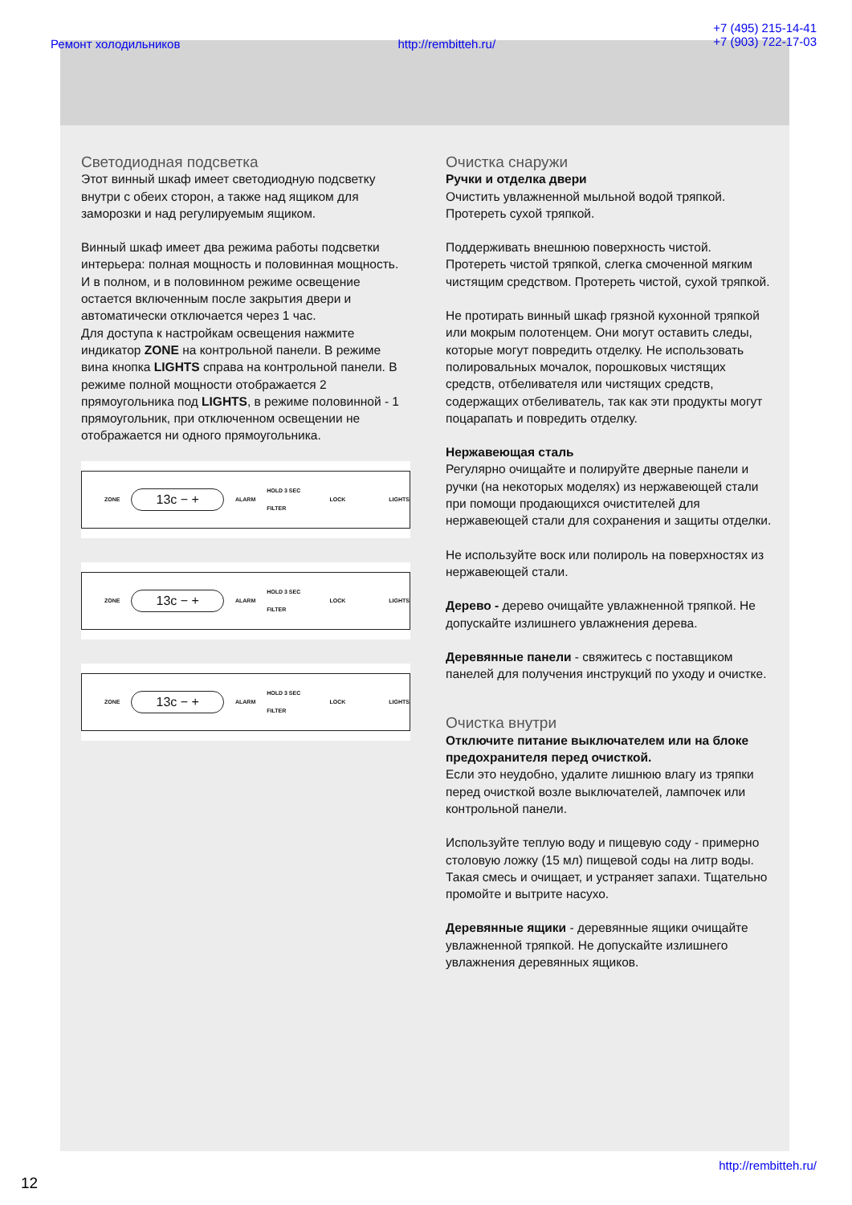Ремонт холодильников http://rembitteh.ru/ +7 (495) 215-14-41
+7 (903) 722-17-03
Светодиодная подсветка
Этот винный шкаф имеет светодиодную подсветку внутри с обеих сторон, а также над ящиком для заморозки и над регулируемым ящиком.
Винный шкаф имеет два режима работы подсветки интерьера: полная мощность и половинная мощность.
И в полном, и в половинном режиме освещение остается включенным после закрытия двери и автоматически отключается через 1 час.
Для доступа к настройкам освещения нажмите индикатор ZONE на контрольной панели. В режиме вина кнопка LIGHTS справа на контрольной панели. В режиме полной мощности отображается 2 прямоугольника под LIGHTS, в режиме половинной - 1 прямоугольник, при отключенном освещении не отображается ни одного прямоугольника.
ZONE 13c − + ALARM HOLD 3 SEC FILTER LOCK LIGHTS
ZONE 13c − + ALARM HOLD 3 SEC FILTER LOCK LIGHTS
ZONE 13c − + ALARM HOLD 3 SEC FILTER LOCK LIGHTS
Очистка снаружи
Ручки и отделка двери
Очистить увлажненной мыльной водой тряпкой. Протереть сухой тряпкой.
Поддерживать внешнюю поверхность чистой. Протереть чистой тряпкой, слегка смоченной мягким чистящим средством. Протереть чистой, сухой тряпкой.
Не протирать винный шкаф грязной кухонной тряпкой или мокрым полотенцем. Они могут оставить следы, которые могут повредить отделку. Не использовать полировальных мочалок, порошковых чистящих средств, отбеливателя или чистящих средств, содержащих отбеливатель, так как эти продукты могут поцарапать и повредить отделку.
Нержавеющая сталь
Регулярно очищайте и полируйте дверные панели и ручки (на некоторых моделях) из нержавеющей стали при помощи продающихся очистителей для нержавеющей стали для сохранения и защиты отделки.
Не используйте воск или полироль на поверхностях из нержавеющей стали.
Дерево - дерево очищайте увлажненной тряпкой. Не допускайте излишнего увлажнения дерева.
Деревянные панели - свяжитесь с поставщиком панелей для получения инструкций по уходу и очистке.
Очистка внутри
Отключите питание выключателем или на блоке предохранителя перед очисткой.
Если это неудобно, удалите лишнюю влагу из тряпки перед очисткой возле выключателей, лампочек или контрольной панели.
Используйте теплую воду и пищевую соду - примерно столовую ложку (15 мл) пищевой соды на литр воды. Такая смесь и очищает, и устраняет запахи. Тщательно промойте и вытрите насухо.
Деревянные ящики - деревянные ящики очищайте увлажненной тряпкой. Не допускайте излишнего увлажнения деревянных ящиков.
http://rembitteh.ru/
12